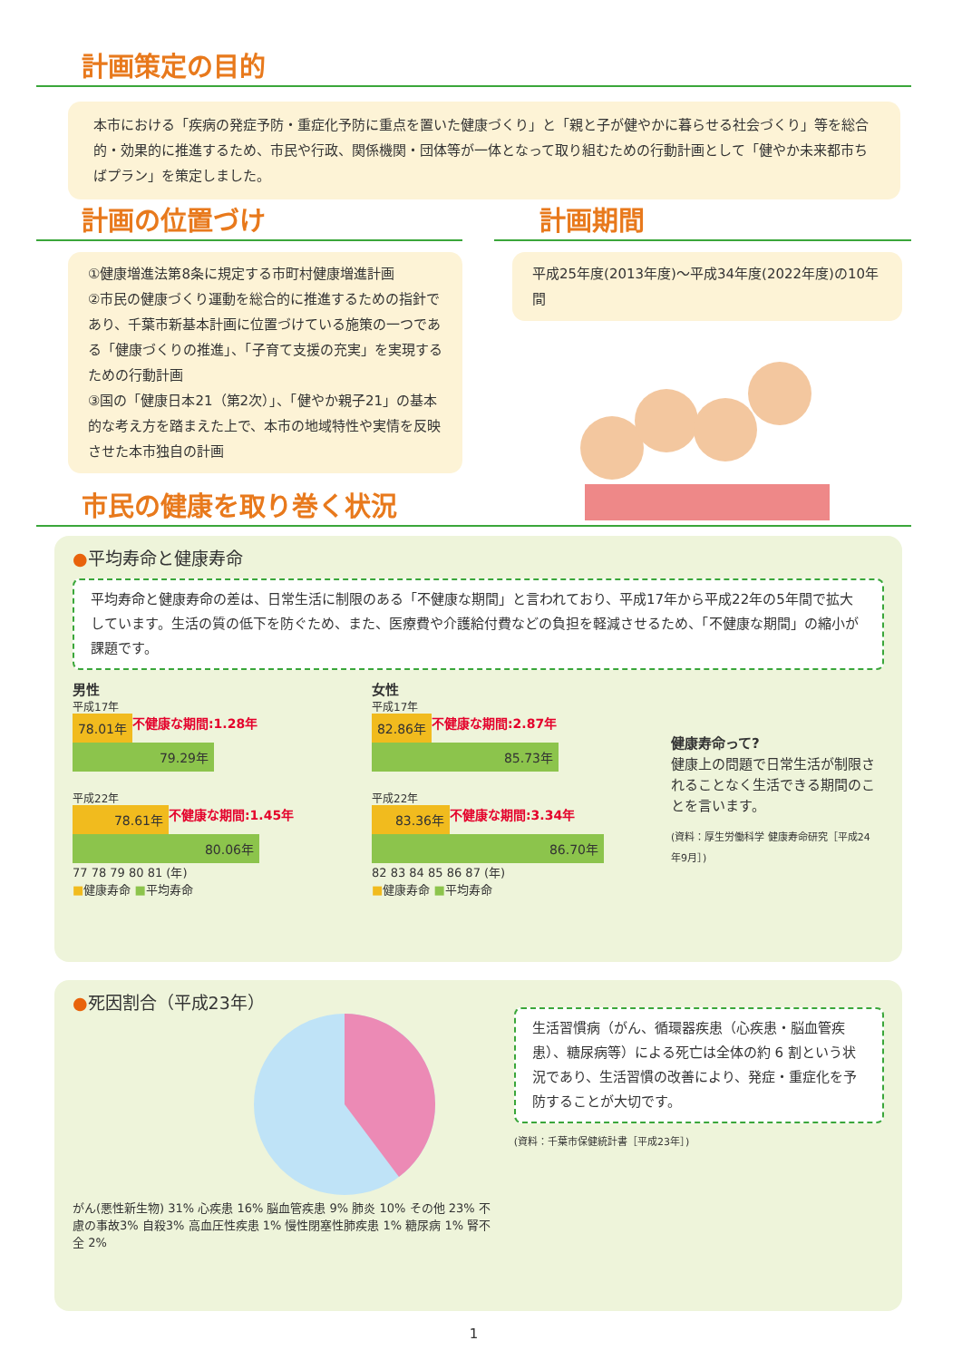計画策定の目的
本市における「疾病の発症予防・重症化予防に重点を置いた健康づくり」と「親と子が健やかに暮らせる社会づくり」等を総合的・効果的に推進するため、市民や行政、関係機関・団体等が一体となって取り組むための行動計画として「健やか未来都市ちばプラン」を策定しました。
計画の位置づけ
①健康増進法第8条に規定する市町村健康増進計画
②市民の健康づくり運動を総合的に推進するための指針であり、千葉市新基本計画に位置づけている施策の一つである「健康づくりの推進」、「子育て支援の充実」を実現するための行動計画
③国の「健康日本21（第2次）」、「健やか親子21」の基本的な考え方を踏まえた上で、本市の地域特性や実情を反映させた本市独自の計画
計画期間
平成25年度(2013年度)～平成34年度(2022年度)の10年間
市民の健康を取り巻く状況
●平均寿命と健康寿命
平均寿命と健康寿命の差は、日常生活に制限のある「不健康な期間」と言われており、平成17年から平成22年の5年間で拡大しています。生活の質の低下を防ぐため、また、医療費や介護給付費などの負担を軽減させるため、「不健康な期間」の縮小が課題です。
男性
平成17年
78.01年
不健康な期間:1.28年
79.29年
平成22年
78.61年
不健康な期間:1.45年
80.06年
77 78 79 80 81 (年)
■健康寿命 ■平均寿命
女性
平成17年
82.86年
不健康な期間:2.87年
85.73年
平成22年
83.36年
不健康な期間:3.34年
86.70年
82 83 84 85 86 87 (年)
■健康寿命 ■平均寿命
健康寿命って?
健康上の問題で日常生活が制限されることなく生活できる期間のことを言います。
(資料：厚生労働科学 健康寿命研究［平成24年9月］)
●死因割合（平成23年）
がん(悪性新生物) 31% 心疾患 16% 脳血管疾患 9% 肺炎 10% その他 23% 不慮の事故3% 自殺3% 高血圧性疾患 1% 慢性閉塞性肺疾患 1% 糖尿病 1% 腎不全 2%
生活習慣病（がん、循環器疾患（心疾患・脳血管疾患）、糖尿病等）による死亡は全体の約 6 割という状況であり、生活習慣の改善により、発症・重症化を予防することが大切です。
(資料：千葉市保健統計書［平成23年］)
1